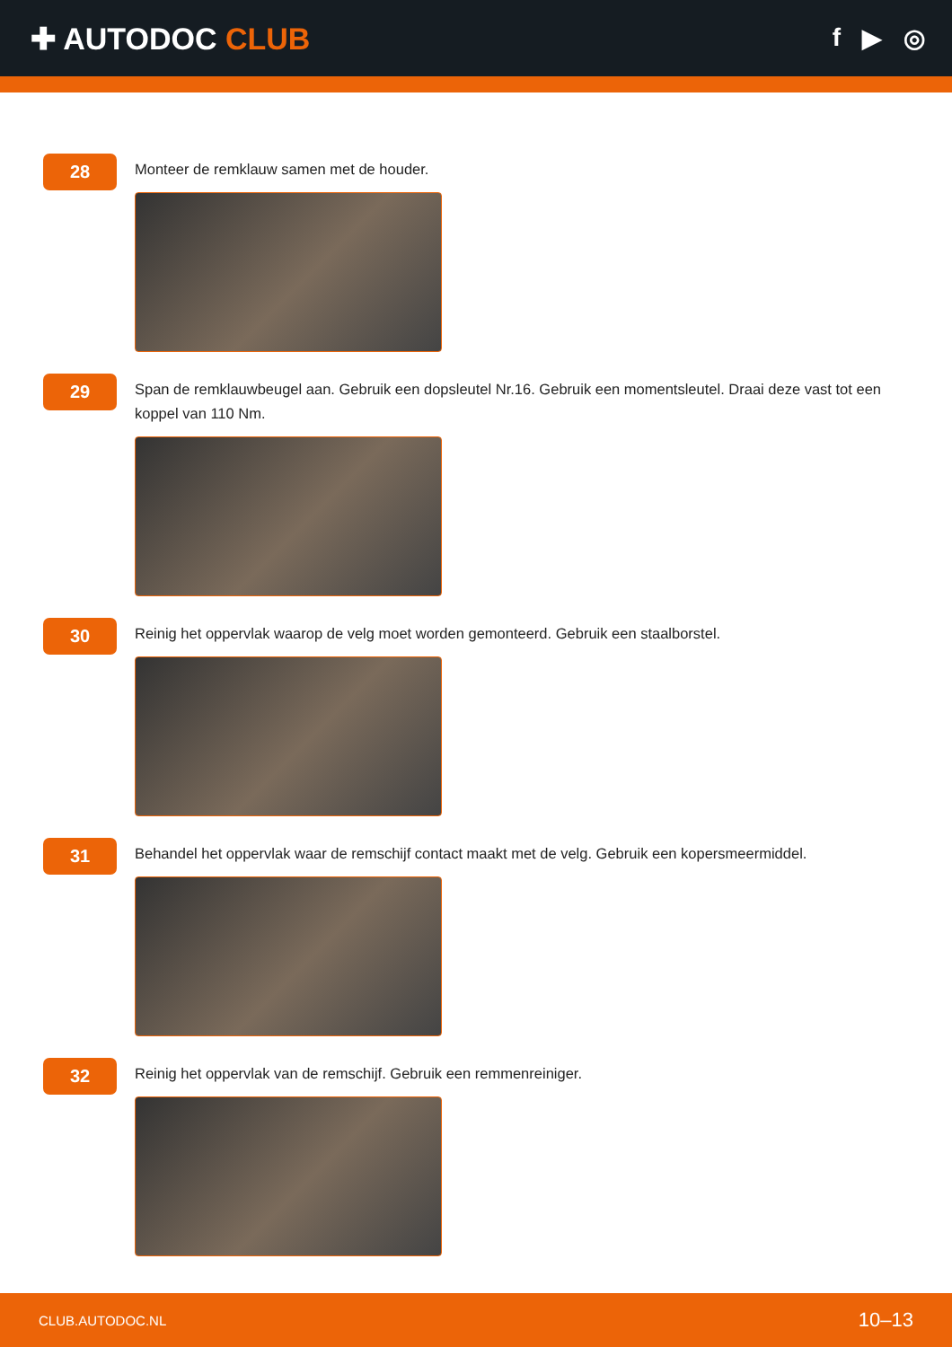✚ AUTODOC CLUB
f ▶ ◎
28
Monteer de remklauw samen met de houder.
29
Span de remklauwbeugel aan. Gebruik een dopsleutel Nr.16. Gebruik een momentsleutel. Draai deze vast tot een koppel van 110 Nm.
30
Reinig het oppervlak waarop de velg moet worden gemonteerd. Gebruik een staalborstel.
31
Behandel het oppervlak waar de remschijf contact maakt met de velg. Gebruik een kopersmeermiddel.
32
Reinig het oppervlak van de remschijf. Gebruik een remmenreiniger.
CLUB.AUTODOC.NL 10–13